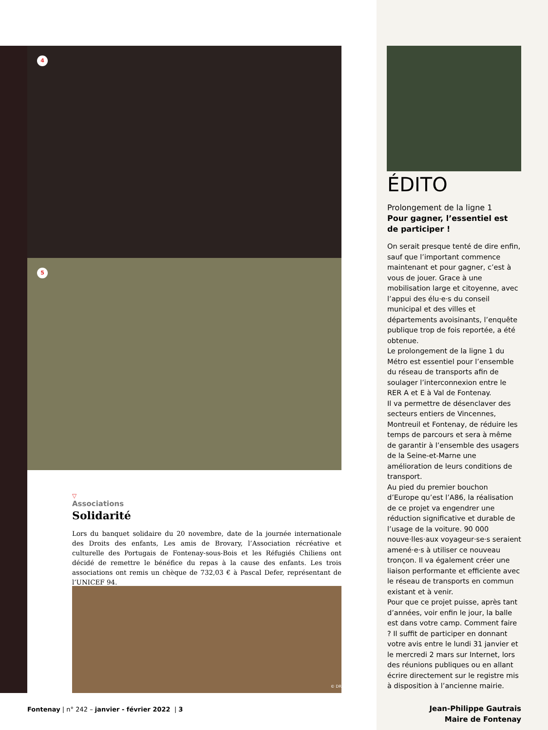4
5
▽
Associations
Solidarité
Lors du banquet solidaire du 20 novembre, date de la journée internationale des Droits des enfants, Les amis de Brovary, l’Association récréative et culturelle des Portugais de Fontenay-sous-Bois et les Réfugiés Chiliens ont décidé de remettre le bénéfice du repas à la cause des enfants. Les trois associations ont remis un chèque de 732,03 € à Pascal Defer, représentant de l’UNICEF 94.
© DR
Fontenay | n° 242 – janvier - février 2022 | 3
ÉDITO
Prolongement de la ligne 1
Pour gagner, l’essentiel est de participer !
On serait presque tenté de dire enfin, sauf que l’important commence maintenant et pour gagner, c’est à vous de jouer. Grace à une mobilisation large et citoyenne, avec l’appui des élu·e·s du conseil municipal et des villes et départements avoisinants, l’enquête publique trop de fois reportée, a été obtenue.
Le prolongement de la ligne 1 du Métro est essentiel pour l’ensemble du réseau de transports afin de soulager l’interconnexion entre le RER A et E à Val de Fontenay.
Il va permettre de désenclaver des secteurs entiers de Vincennes, Montreuil et Fontenay, de réduire les temps de parcours et sera à même de garantir à l’ensemble des usagers de la Seine-et-Marne une amélioration de leurs conditions de transport.
Au pied du premier bouchon d’Europe qu’est l’A86, la réalisation de ce projet va engendrer une réduction significative et durable de l’usage de la voiture. 90 000 nouve·lles·aux voyageur·se·s seraient amené·e·s à utiliser ce nouveau tronçon. Il va également créer une liaison performante et efficiente avec le réseau de transports en commun existant et à venir.
Pour que ce projet puisse, après tant d’années, voir enfin le jour, la balle est dans votre camp. Comment faire ? Il suffit de participer en donnant votre avis entre le lundi 31 janvier et le mercredi 2 mars sur Internet, lors des réunions publiques ou en allant écrire directement sur le registre mis à disposition à l’ancienne mairie.
Jean-Philippe Gautrais
Maire de Fontenay